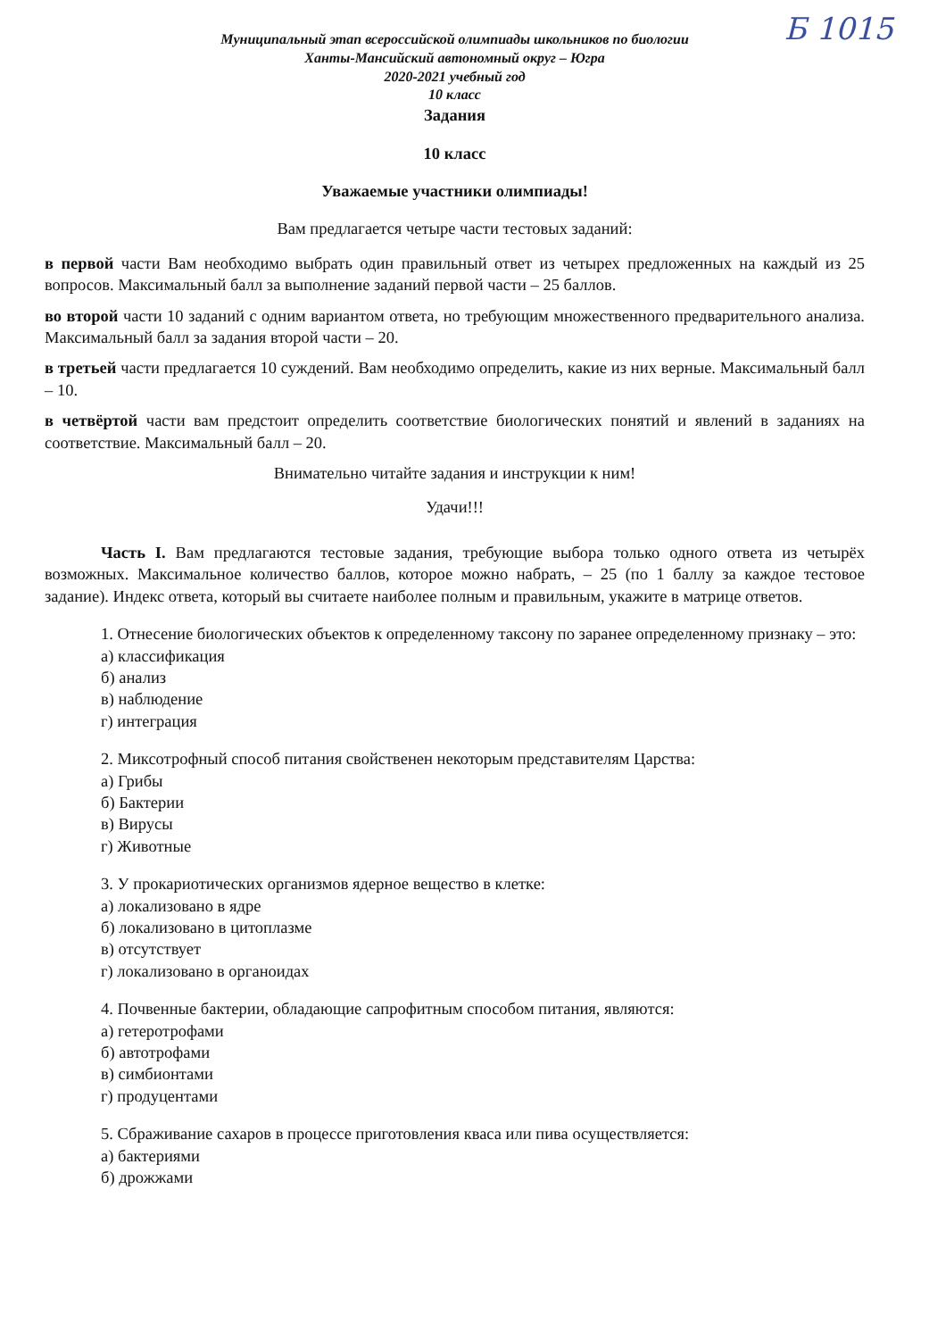Б 1015
Муниципальный этап всероссийской олимпиады школьников по биологии
Ханты-Мансийский автономный округ – Югра
2020-2021 учебный год
10 класс
Задания
10 класс
Уважаемые участники олимпиады!
Вам предлагается четыре части тестовых заданий:
в первой части Вам необходимо выбрать один правильный ответ из четырех предложенных на каждый из 25 вопросов. Максимальный балл за выполнение заданий первой части – 25 баллов.
во второй части 10 заданий с одним вариантом ответа, но требующим множественного предварительного анализа. Максимальный балл за задания второй части – 20.
в третьей части предлагается 10 суждений. Вам необходимо определить, какие из них верные. Максимальный балл – 10.
в четвёртой части вам предстоит определить соответствие биологических понятий и явлений в заданиях на соответствие. Максимальный балл – 20.
Внимательно читайте задания и инструкции к ним!
Удачи!!!
Часть I. Вам предлагаются тестовые задания, требующие выбора только одного ответа из четырёх возможных. Максимальное количество баллов, которое можно набрать, – 25 (по 1 баллу за каждое тестовое задание). Индекс ответа, который вы считаете наиболее полным и правильным, укажите в матрице ответов.
1. Отнесение биологических объектов к определенному таксону по заранее определенному признаку – это:
а) классификация
б) анализ
в) наблюдение
г) интеграция
2. Миксотрофный способ питания свойственен некоторым представителям Царства:
а) Грибы
б) Бактерии
в) Вирусы
г) Животные
3. У прокариотических организмов ядерное вещество в клетке:
а) локализовано в ядре
б) локализовано в цитоплазме
в) отсутствует
г) локализовано в органоидах
4. Почвенные бактерии, обладающие сапрофитным способом питания, являются:
а) гетеротрофами
б) автотрофами
в) симбионтами
г) продуцентами
5. Сбраживание сахаров в процессе приготовления кваса или пива осуществляется:
а) бактериями
б) дрожжами